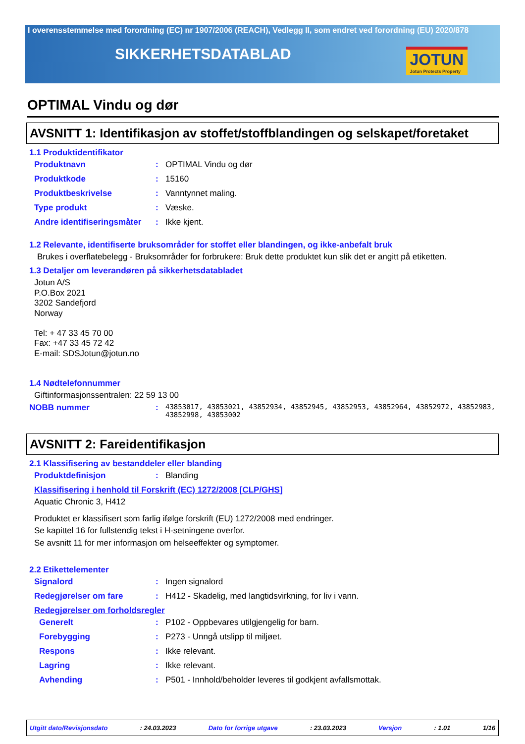I overensstemmelse med forordning (EC) nr 1907/2006 (REACH), Vedlegg II, som endret ved forordning (EU) 2020/878
SIKKERHETSDATABLAD
JOTUN
Jotun Protects Property
OPTIMAL Vindu og dør
AVSNITT 1: Identifikasjon av stoffet/stoffblandingen og selskapet/foretaket
1.1 Produktidentifikator
Produktnavn: OPTIMAL Vindu og dør
Produktkode: 15160
Produktbeskrivelse: Vanntynnet maling.
Type produkt: Væske.
Andre identifiseringsmåter: Ikke kjent.
1.2 Relevante, identifiserte bruksområder for stoffet eller blandingen, og ikke-anbefalt bruk
Brukes i overflatebelegg - Bruksområder for forbrukere: Bruk dette produktet kun slik det er angitt på etiketten.
1.3 Detaljer om leverandøren på sikkerhetsdatabladet
Jotun A/S
P.O.Box 2021
3202 Sandefjord
Norway
Tel: + 47 33 45 70 00
Fax: +47 33 45 72 42
E-mail: SDSJotun@jotun.no
1.4 Nødtelefonnummer
Giftinformasjonssentralen: 22 59 13 00
NOBB nummer: 43853017, 43853021, 43852934, 43852945, 43852953, 43852964, 43852972, 43852983, 43852998, 43853002
AVSNITT 2: Fareidentifikasjon
2.1 Klassifisering av bestanddeler eller blanding
Produktdefinisjon: Blanding
Klassifisering i henhold til Forskrift (EC) 1272/2008 [CLP/GHS]
Aquatic Chronic 3, H412
Produktet er klassifisert som farlig ifølge forskrift (EU) 1272/2008 med endringer.
Se kapittel 16 for fullstendig tekst i H-setningene overfor.
Se avsnitt 11 for mer informasjon om helseeffekter og symptomer.
2.2 Etikettelementer
Signalord: Ingen signalord
Redegjørelser om fare: H412 - Skadelig, med langtidsvirkning, for liv i vann.
Redegjørelser om forholdsregler
Generelt: P102 - Oppbevares utilgjengelig for barn.
Forebygging: P273 - Unngå utslipp til miljøet.
Respons: Ikke relevant.
Lagring: Ikke relevant.
Avhending: P501 - Innhold/beholder leveres til godkjent avfallsmottak.
Utgitt dato/Revisjonsdato : 24.03.2023 Dato for forrige utgave : 23.03.2023 Versjon : 1.01 1/16